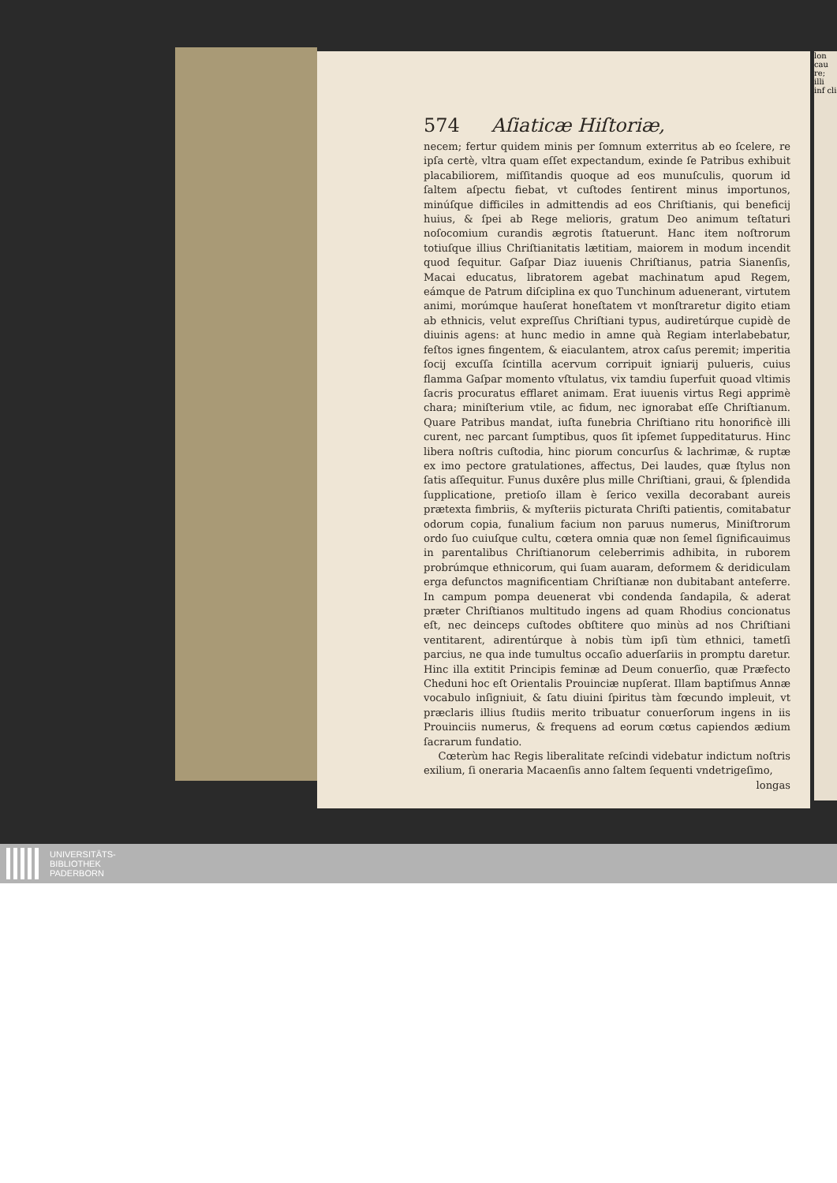574 Aſiaticæ Hiſtoriæ,
necem; fertur quidem minis per ſomnum exterritus ab eo ſcelere, re ipſa certè, vltra quam eſſet expectandum, exinde ſe Patribus exhibuit placabiliorem, miſſitandis quoque ad eos munuſculis, quorum id ſaltem aſpectu fiebat, vt cuſtodes ſentirent minus importunos, minúſque difficiles in admittendis ad eos Chriſtianis, qui beneficij huius, & ſpei ab Rege melioris, gratum Deo animum teſtaturi noſocomium curandis ægrotis ſtatuerunt. Hanc item noſtrorum totiuſque illius Chriſtianitatis lætitiam, maiorem in modum incendit quod ſequitur. Gaſpar Diaz iuuenis Chriſtianus, patria Sianenſis, Macai educatus, libratorem agebat machinatum apud Regem, eámque de Patrum diſciplina ex quo Tunchinum aduenerant, virtutem animi, morúmque hauſerat honeſtatem vt monſtraretur digito etiam ab ethnicis, velut expreſſus Chriſtiani typus, audiretúrque cupidè de diuinis agens: at hunc medio in amne quà Regiam interlabebatur, feſtos ignes fingentem, & eiaculantem, atrox caſus peremit; imperitia ſocij excuſſa ſcintilla acervum corripuit igniarij pulueris, cuius flamma Gaſpar momento vſtulatus, vix tamdiu ſuperfuit quoad vltimis ſacris procuratus efflaret animam. Erat iuuenis virtus Regi apprimè chara; miniſterium vtile, ac fidum, nec ignorabat eſſe Chriſtianum. Quare Patribus mandat, iuſta funebria Chriſtiano ritu honorificè illi curent, nec parcant ſumptibus, quos ſit ipſemet ſuppeditaturus. Hinc libera noſtris cuſtodia, hinc piorum concurſus & lachrimæ, & ruptæ ex imo pectore gratulationes, affectus, Dei laudes, quæ ſtylus non ſatis aſſequitur. Funus duxêre plus mille Chriſtiani, graui, & ſplendida ſupplicatione, pretioſo illam è ſerico vexilla decorabant aureis prætexta fimbriis, & myſteriis picturata Chriſti patientis, comitabatur odorum copia, funalium facium non paruus numerus, Miniſtrorum ordo ſuo cuiuſque cultu, cœtera omnia quæ non ſemel ſignificauimus in parentalibus Chriſtianorum celeberrimis adhibita, in ruborem probrúmque ethnicorum, qui ſuam auaram, deformem & deridiculam erga defunctos magnificentiam Chriſtianæ non dubitabant anteferre. In campum pompa deuenerat vbi condenda ſandapila, & aderat præter Chriſtianos multitudo ingens ad quam Rhodius concionatus eſt, nec deinceps cuſtodes obſtitere quo minùs ad nos Chriſtiani ventitarent, adirentúrque à nobis tùm ipſi tùm ethnici, tametſi parcius, ne qua inde tumultus occaſio aduerſariis in promptu daretur. Hinc illa extitit Principis feminæ ad Deum conuerſio, quæ Præfecto Cheduni hoc eſt Orientalis Prouinciæ nupſerat. Illam baptiſmus Annæ vocabulo inſigniuit, & ſatu diuini ſpiritus tàm fœcundo impleuit, vt præclaris illius ſtudiis merito tribuatur conuerſorum ingens in iis Prouinciis numerus, & frequens ad eorum cœtus capiendos ædium ſacrarum fundatio.
Cœterùm hac Regis liberalitate reſcindi videbatur indictum noſtris exilium, ſi oneraria Macaenſis anno ſaltem ſequenti vndetrigeſimo,
longas
lon cau re; illi inf cli
UNIVERSITÄTS-
BIBLIOTHEK
PADERBORN